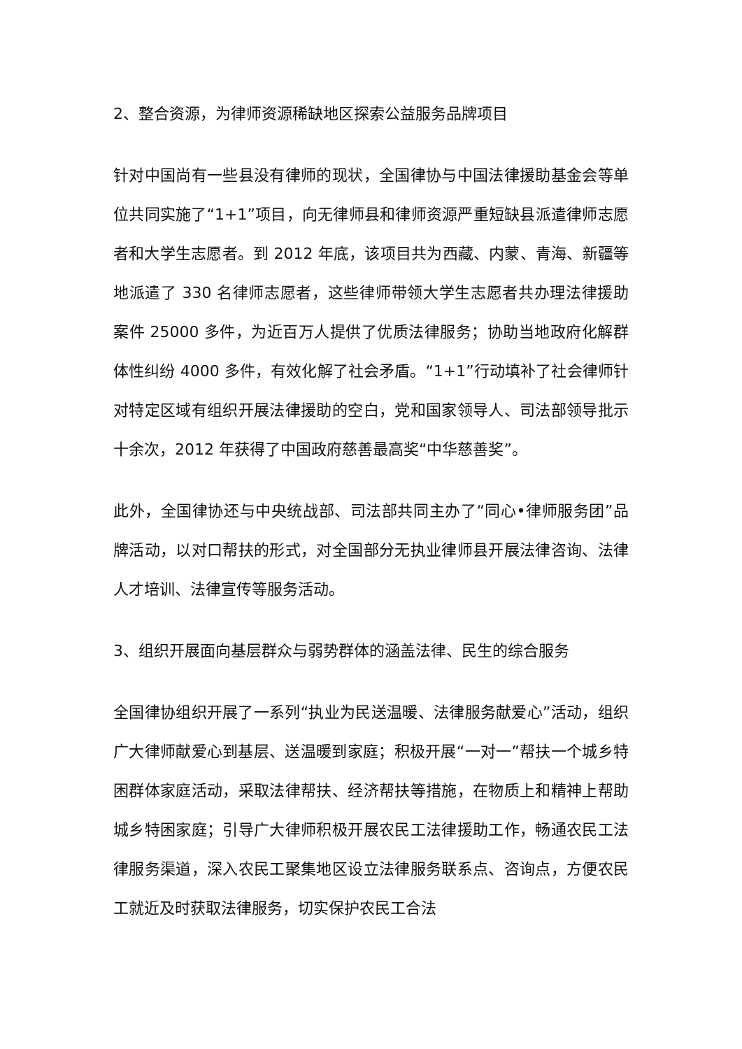2、整合资源，为律师资源稀缺地区探索公益服务品牌项目
针对中国尚有一些县没有律师的现状，全国律协与中国法律援助基金会等单位共同实施了“1+1”项目，向无律师县和律师资源严重短缺县派遣律师志愿者和大学生志愿者。到 2012 年底，该项目共为西藏、内蒙、青海、新疆等地派遣了 330 名律师志愿者，这些律师带领大学生志愿者共办理法律援助案件 25000 多件，为近百万人提供了优质法律服务；协助当地政府化解群体性纠纷 4000 多件，有效化解了社会矛盾。“1+1”行动填补了社会律师针对特定区域有组织开展法律援助的空白，党和国家领导人、司法部领导批示十余次，2012 年获得了中国政府慈善最高奖“中华慈善奖”。
此外，全国律协还与中央统战部、司法部共同主办了“同心•律师服务团”品牌活动，以对口帮扶的形式，对全国部分无执业律师县开展法律咨询、法律人才培训、法律宣传等服务活动。
3、组织开展面向基层群众与弱势群体的涵盖法律、民生的综合服务
全国律协组织开展了一系列“执业为民送温暖、法律服务献爱心”活动，组织广大律师献爱心到基层、送温暖到家庭；积极开展“一对一”帮扶一个城乡特困群体家庭活动，采取法律帮扶、经济帮扶等措施，在物质上和精神上帮助城乡特困家庭；引导广大律师积极开展农民工法律援助工作，畅通农民工法律服务渠道，深入农民工聚集地区设立法律服务联系点、咨询点，方便农民工就近及时获取法律服务，切实保护农民工合法